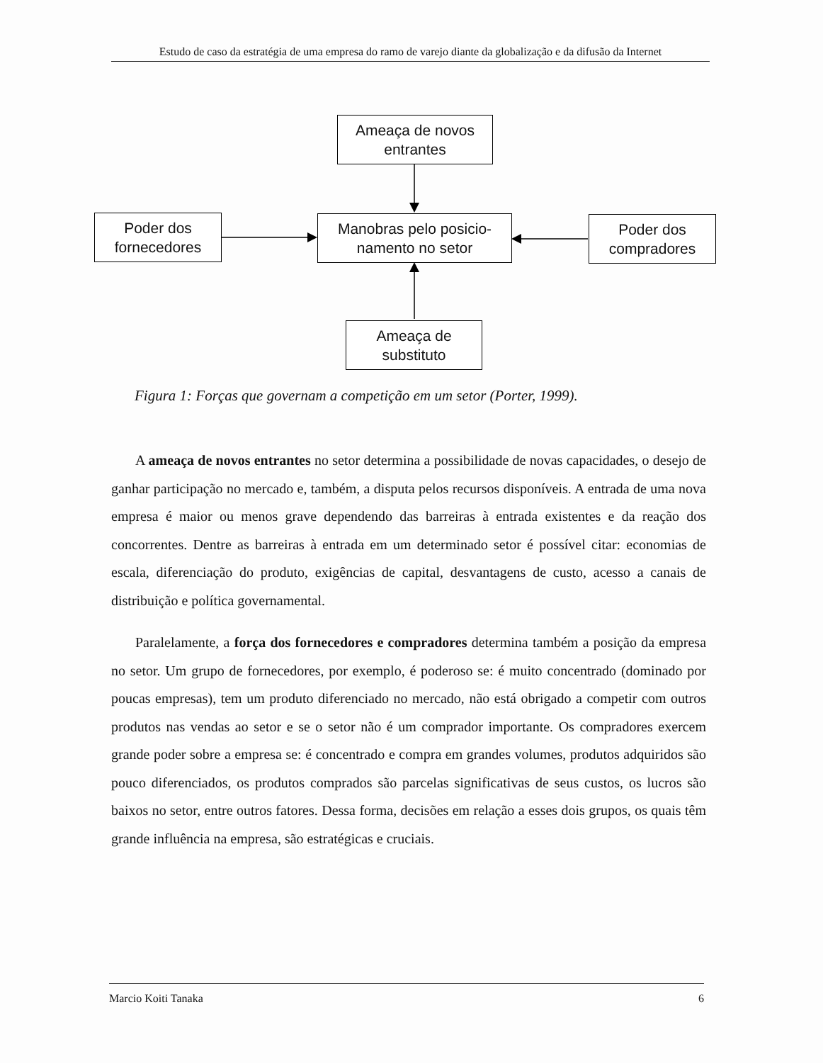Estudo de caso da estratégia de uma empresa do ramo de varejo diante da globalização e da difusão da Internet
Ameaça de novos entrantes
Poder dos fornecedores
Manobras pelo posicio-
namento no setor
Poder dos compradores
Ameaça de substituto
Figura 1: Forças que governam a competição em um setor (Porter, 1999).
A ameaça de novos entrantes no setor determina a possibilidade de novas capacidades, o desejo de ganhar participação no mercado e, também, a disputa pelos recursos disponíveis. A entrada de uma nova empresa é maior ou menos grave dependendo das barreiras à entrada existentes e da reação dos concorrentes. Dentre as barreiras à entrada em um determinado setor é possível citar: economias de escala, diferenciação do produto, exigências de capital, desvantagens de custo, acesso a canais de distribuição e política governamental.
Paralelamente, a força dos fornecedores e compradores determina também a posição da empresa no setor. Um grupo de fornecedores, por exemplo, é poderoso se: é muito concentrado (dominado por poucas empresas), tem um produto diferenciado no mercado, não está obrigado a competir com outros produtos nas vendas ao setor e se o setor não é um comprador importante. Os compradores exercem grande poder sobre a empresa se: é concentrado e compra em grandes volumes, produtos adquiridos são pouco diferenciados, os produtos comprados são parcelas significativas de seus custos, os lucros são baixos no setor, entre outros fatores. Dessa forma, decisões em relação a esses dois grupos, os quais têm grande influência na empresa, são estratégicas e cruciais.
Marcio Koiti Tanaka 6